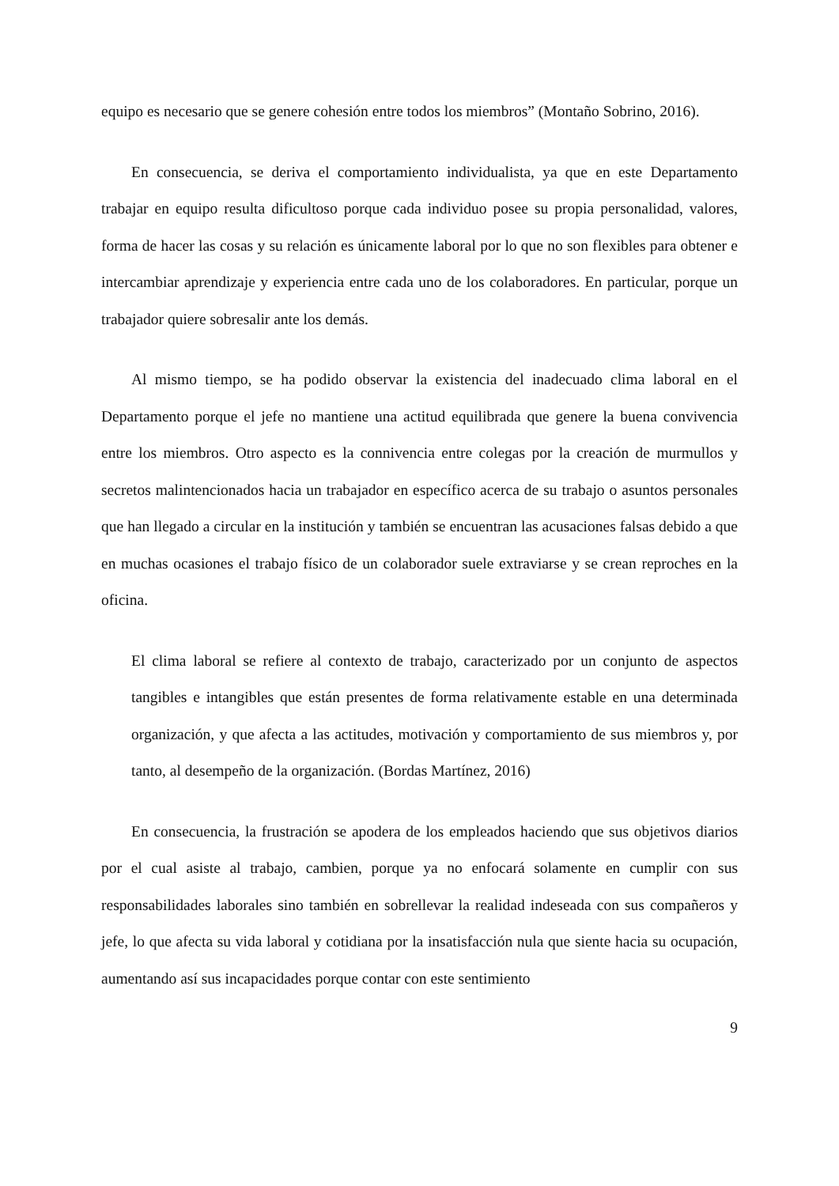equipo es necesario que se genere cohesión entre todos los miembros” (Montaño Sobrino, 2016).
En consecuencia, se deriva el comportamiento individualista, ya que en este Departamento trabajar en equipo resulta dificultoso porque cada individuo posee su propia personalidad, valores, forma de hacer las cosas y su relación es únicamente laboral por lo que no son flexibles para obtener e intercambiar aprendizaje y experiencia entre cada uno de los colaboradores. En particular, porque un trabajador quiere sobresalir ante los demás.
Al mismo tiempo, se ha podido observar la existencia del inadecuado clima laboral en el Departamento porque el jefe no mantiene una actitud equilibrada que genere la buena convivencia entre los miembros. Otro aspecto es la connivencia entre colegas por la creación de murmullos y secretos malintencionados hacia un trabajador en específico acerca de su trabajo o asuntos personales que han llegado a circular en la institución y también se encuentran las acusaciones falsas debido a que en muchas ocasiones el trabajo físico de un colaborador suele extraviarse y se crean reproches en la oficina.
El clima laboral se refiere al contexto de trabajo, caracterizado por un conjunto de aspectos tangibles e intangibles que están presentes de forma relativamente estable en una determinada organización, y que afecta a las actitudes, motivación y comportamiento de sus miembros y, por tanto, al desempeño de la organización. (Bordas Martínez, 2016)
En consecuencia, la frustración se apodera de los empleados haciendo que sus objetivos diarios por el cual asiste al trabajo, cambien, porque ya no enfocará solamente en cumplir con sus responsabilidades laborales sino también en sobrellevar la realidad indeseada con sus compañeros y jefe, lo que afecta su vida laboral y cotidiana por la insatisfacción nula que siente hacia su ocupación, aumentando así sus incapacidades porque contar con este sentimiento
9